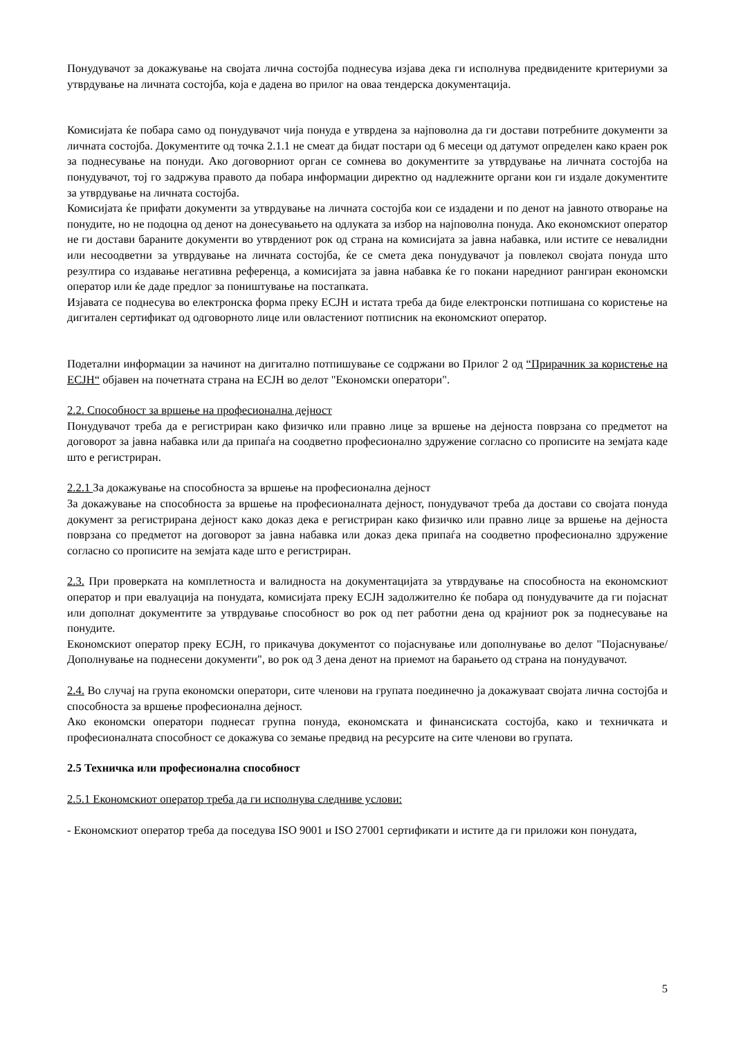Понудувачот за докажување на својата лична состојба поднесува изјава дека ги исполнува предвидените критериуми за утврдување на личната состојба, која е дадена во прилог на оваа тендерска документација.
Комисијата ќе побара само од понудувачот чија понуда е утврдена за најповолна да ги достави потребните документи за личната состојба. Документите од точка 2.1.1 не смеат да бидат постари од 6 месеци од датумот определен како краен рок за поднесување на понуди. Ако договорниот орган се сомнева во документите за утврдување на личната состојба на понудувачот, тој го задржува правото да побара информации директно од надлежните органи кои ги издале документите за утврдување на личната состојба.
Комисијата ќе прифати документи за утврдување на личната состојба кои се издадени и по денот на јавното отворање на понудите, но не подоцна од денот на донесувањето на одлуката за избор на најповолна понуда. Ако економскиот оператор не ги достави бараните документи во утврдениот рок од страна на комисијата за јавна набавка, или истите се невалидни или несоодветни за утврдување на личната состојба, ќе се смета дека понудувачот ја повлекол својата понуда што резултира со издавање негативна референца, а комисијата за јавна набавка ќе го покани наредниот рангиран економски оператор или ќе даде предлог за поништување на постапката.
Изјавата се поднесува во електронска форма преку ЕСЈН и истата треба да биде електронски потпишана со користење на дигитален сертификат од одговорното лице или овластениот потписник на економскиот оператор.
Подетални информации за начинот на дигитално потпишување се содржани во Прилог 2 од “Прирачник за користење на ЕСЈН“ објавен на почетната страна на ЕСЈН во делот "Економски оператори".
2.2. Способност за вршење на професионална дејност
Понудувачот треба да е регистриран како физичко или правно лице за вршење на дејноста поврзана со предметот на договорот за јавна набавка или да припаѓа на соодветно професионално здружение согласно со прописите на земјата каде што е регистриран.
2.2.1 За докажување на способноста за вршење на професионална дејност
За докажување на способноста за вршење на професионалната дејност, понудувачот треба да достави со својата понуда документ за регистрирана дејност како доказ дека е регистриран како физичко или правно лице за вршење на дејноста поврзана со предметот на договорот за јавна набавка или доказ дека припаѓа на соодветно професионално здружение согласно со прописите на земјата каде што е регистриран.
2.3. При проверката на комплетноста и валидноста на документацијата за утврдување на способноста на економскиот оператор и при евалуација на понудата, комисијата преку ЕСЈН задолжително ќе побара од понудувачите да ги појаснат или дополнат документите за утврдување способност во рок од пет работни дена од крајниот рок за поднесување на понудите.
Економскиот оператор преку ЕСЈН, го прикачува документот со појаснување или дополнување во делот "Појаснување/Дополнување на поднесени документи", во рок од 3 дена денот на приемот на барањето од страна на понудувачот.
2.4. Во случај на група економски оператори, сите членови на групата поединечно ја докажуваат својата лична состојба и способноста за вршење професионална дејност.
Ако економски оператори поднесат групна понуда, економската и финансиската состојба, како и техничката и професионалната способност се докажува со земање предвид на ресурсите на сите членови во групата.
2.5 Техничка или професионална способност
2.5.1 Економскиот оператор треба да ги исполнува следниве услови:
- Економскиот оператор треба да поседува ISO 9001 и ISO 27001 сертификати и истите да ги приложи кон понудата,
5